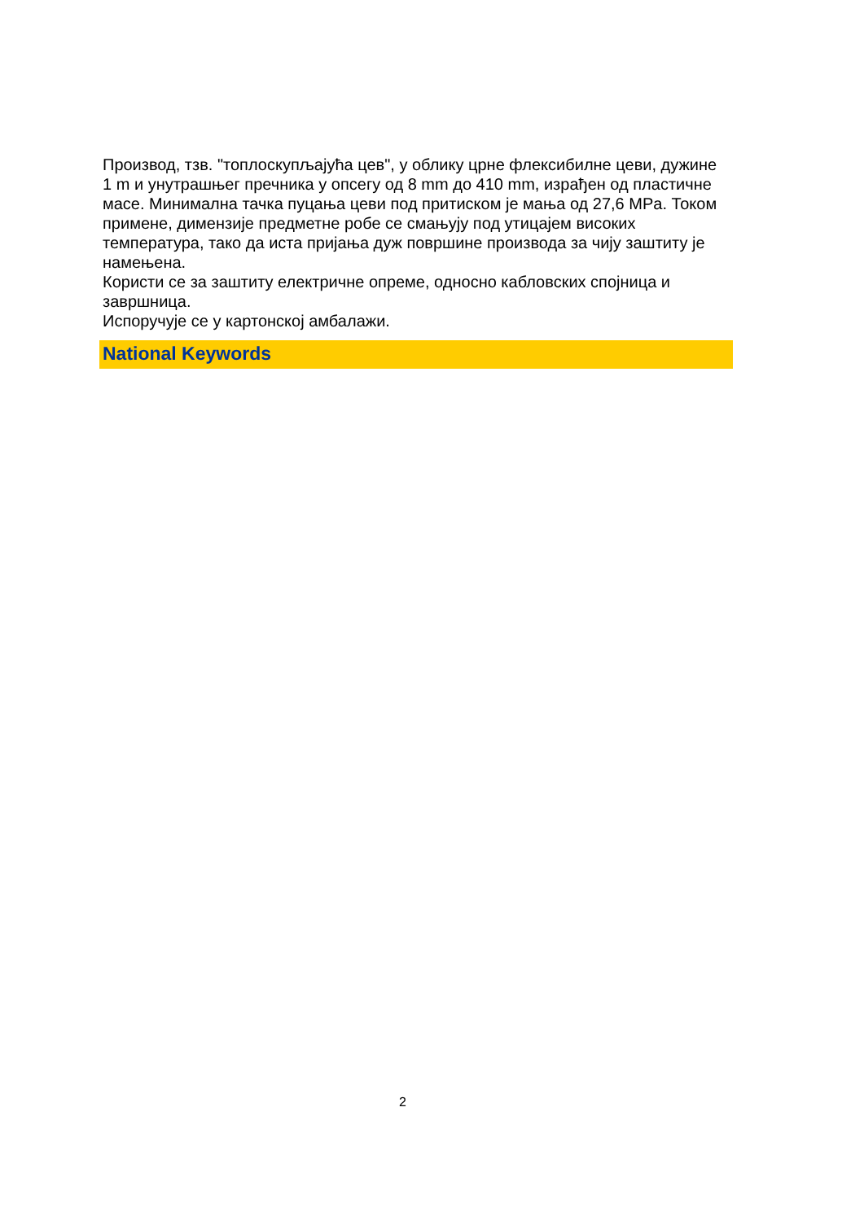Производ, тзв. "топлоскупљајућа цев", у облику црне флексибилне цеви, дужине 1 m и унутрашњег пречника у опсегу од 8 mm до 410 mm, израђен од пластичне масе. Минимална тачка пуцања цеви под притиском је мања од 27,6 MPa. Током примене, димензије предметне робе се смањују под утицајем високих температура, тако да иста пријања дуж површине производа за чију заштиту је намењена.
Користи се за заштиту електричне опреме, односно кабловских спојница и завршница.
Испоручује се у картонској амбалажи.
National Keywords
2